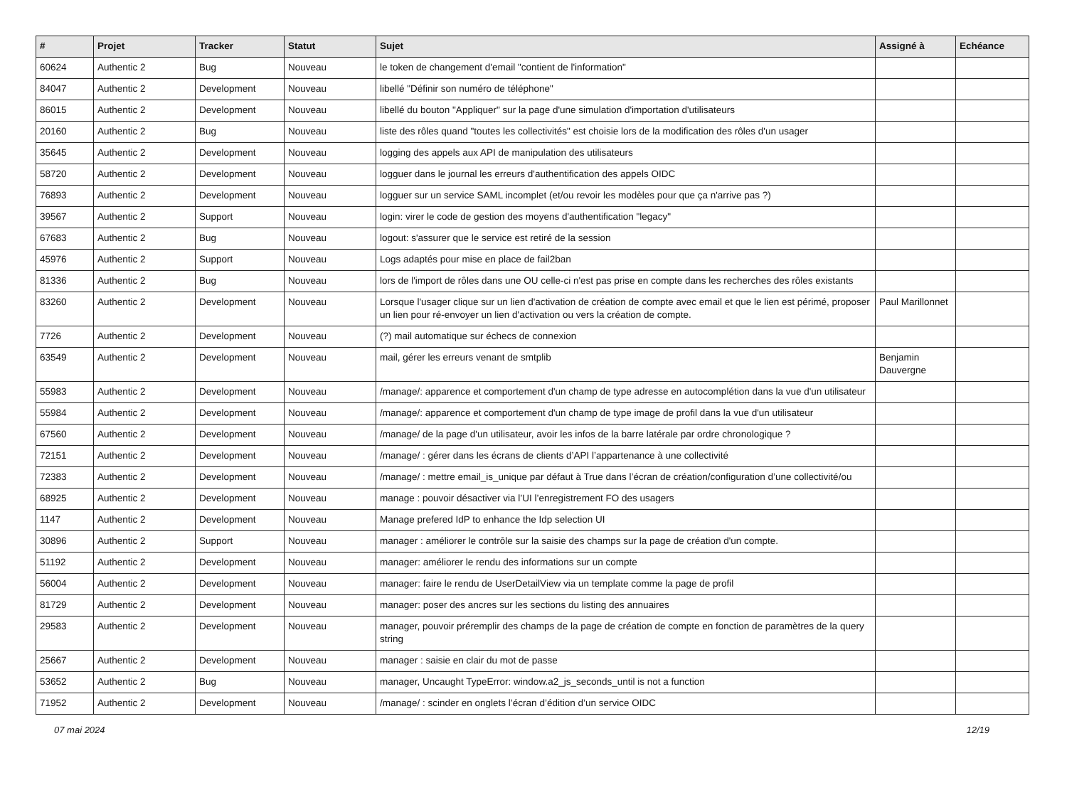| # | Projet | Tracker | Statut | Sujet | Assigné à | Echéance |
| --- | --- | --- | --- | --- | --- | --- |
| 60624 | Authentic 2 | Bug | Nouveau | le token de changement d'email "contient de l'information" | | |
| 84047 | Authentic 2 | Development | Nouveau | libellé "Définir son numéro de téléphone" | | |
| 86015 | Authentic 2 | Development | Nouveau | libellé du bouton "Appliquer" sur la page d'une simulation d'importation d'utilisateurs | | |
| 20160 | Authentic 2 | Bug | Nouveau | liste des rôles quand "toutes les collectivités" est choisie lors de la modification des rôles d'un usager | | |
| 35645 | Authentic 2 | Development | Nouveau | logging des appels aux API de manipulation des utilisateurs | | |
| 58720 | Authentic 2 | Development | Nouveau | logguer dans le journal les erreurs d'authentification des appels OIDC | | |
| 76893 | Authentic 2 | Development | Nouveau | logguer sur un service SAML incomplet (et/ou revoir les modèles pour que ça n'arrive pas ?) | | |
| 39567 | Authentic 2 | Support | Nouveau | login: virer le code de gestion des moyens d'authentification "legacy" | | |
| 67683 | Authentic 2 | Bug | Nouveau | logout: s'assurer que le service est retiré de la session | | |
| 45976 | Authentic 2 | Support | Nouveau | Logs adaptés pour mise en place de fail2ban | | |
| 81336 | Authentic 2 | Bug | Nouveau | lors de l'import de rôles dans une OU celle-ci n'est pas prise en compte dans les recherches des rôles existants | | |
| 83260 | Authentic 2 | Development | Nouveau | Lorsque l'usager clique sur un lien d'activation de création de compte avec email et que le lien est périmé, proposer un lien pour ré-envoyer un lien d'activation ou vers la création de compte. | Paul Marillonnet | |
| 7726 | Authentic 2 | Development | Nouveau | (?) mail automatique sur échecs de connexion | | |
| 63549 | Authentic 2 | Development | Nouveau | mail, gérer les erreurs venant de smtplib | Benjamin Dauvergne | |
| 55983 | Authentic 2 | Development | Nouveau | /manage/: apparence et comportement d'un champ de type adresse en autocomplétion dans la vue d'un utilisateur | | |
| 55984 | Authentic 2 | Development | Nouveau | /manage/: apparence et comportement d'un champ de type image de profil dans la vue d'un utilisateur | | |
| 67560 | Authentic 2 | Development | Nouveau | /manage/ de la page d'un utilisateur, avoir les infos de la barre latérale par ordre chronologique ? | | |
| 72151 | Authentic 2 | Development | Nouveau | /manage/ : gérer dans les écrans de clients d’API l’appartenance à une collectivité | | |
| 72383 | Authentic 2 | Development | Nouveau | /manage/ : mettre email_is_unique par défaut à True dans l’écran de création/configuration d’une collectivité/ou | | |
| 68925 | Authentic 2 | Development | Nouveau | manage : pouvoir désactiver via l’UI l’enregistrement FO des usagers | | |
| 1147 | Authentic 2 | Development | Nouveau | Manage prefered IdP to enhance the Idp selection UI | | |
| 30896 | Authentic 2 | Support | Nouveau | manager : améliorer le contrôle sur la saisie des champs sur la page de création d'un compte. | | |
| 51192 | Authentic 2 | Development | Nouveau | manager: améliorer le rendu des informations sur un compte | | |
| 56004 | Authentic 2 | Development | Nouveau | manager: faire le rendu de UserDetailView via un template comme la page de profil | | |
| 81729 | Authentic 2 | Development | Nouveau | manager: poser des ancres sur les sections du listing des annuaires | | |
| 29583 | Authentic 2 | Development | Nouveau | manager, pouvoir préremplir des champs de la page de création de compte en fonction de paramètres de la query string | | |
| 25667 | Authentic 2 | Development | Nouveau | manager : saisie en clair du mot de passe | | |
| 53652 | Authentic 2 | Bug | Nouveau | manager, Uncaught TypeError: window.a2_js_seconds_until is not a function | | |
| 71952 | Authentic 2 | Development | Nouveau | /manage/ : scinder en onglets l’écran d’édition d’un service OIDC | | |
07 mai 2024 12/19